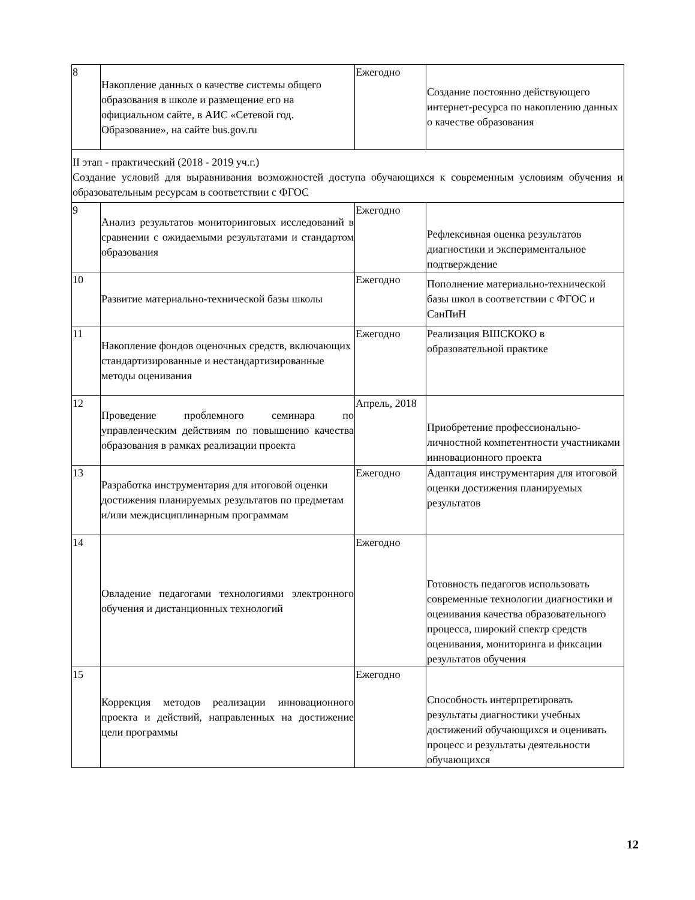| 8 | Накопление данных о качестве системы общего образования в школе и размещение его на официальном сайте, в АИС «Сетевой год. Образование», на сайте bus.gov.ru | Ежегодно | Создание постоянно действующего интернет-ресурса по накоплению данных о качестве образования |
| II этап - практический (2018 - 2019 уч.г.) Создание условий для выравнивания возможностей доступа обучающихся к современным условиям обучения и образовательным ресурсам в соответствии с ФГОС | | | |
| 9 | Анализ результатов мониторинговых исследований в сравнении с ожидаемыми результатами и стандартом образования | Ежегодно | Рефлексивная оценка результатов диагностики и экспериментальное подтверждение |
| 10 | Развитие материально-технической базы школы | Ежегодно | Пополнение материально-технической базы школ в соответствии с ФГОС и СанПиН |
| 11 | Накопление фондов оценочных средств, включающих стандартизированные и нестандартизированные методы оценивания | Ежегодно | Реализация ВШСКОКО в образовательной практике |
| 12 | Проведение проблемного семинара по управленческим действиям по повышению качества образования в рамках реализации проекта | Апрель, 2018 | Приобретение профессионально-личностной компетентности участниками инновационного проекта |
| 13 | Разработка инструментария для итоговой оценки достижения планируемых результатов по предметам и/или междисциплинарным программам | Ежегодно | Адаптация инструментария для итоговой оценки достижения планируемых результатов |
| 14 | Овладение педагогами технологиями электронного обучения и дистанционных технологий | Ежегодно | Готовность педагогов использовать современные технологии диагностики и оценивания качества образовательного процесса, широкий спектр средств оценивания, мониторинга и фиксации результатов обучения |
| 15 | Коррекция методов реализации инновационного проекта и действий, направленных на достижение цели программы | Ежегодно | Способность интерпретировать результаты диагностики учебных достижений обучающихся и оценивать процесс и результаты деятельности обучающихся |
12